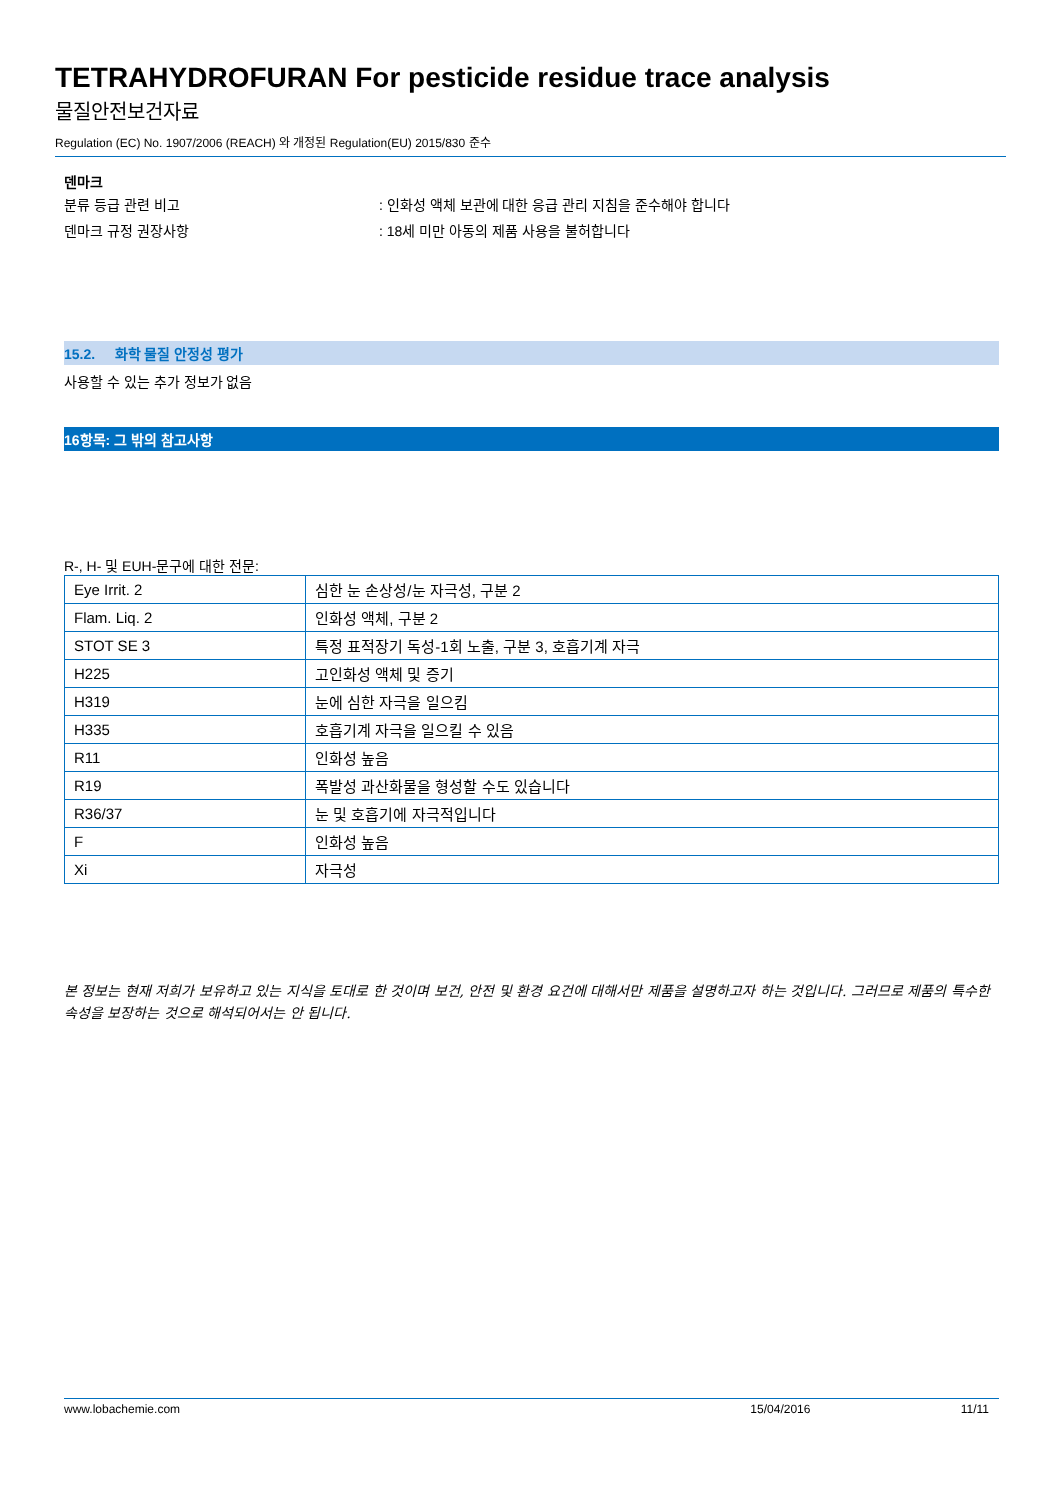TETRAHYDROFURAN For pesticide residue trace analysis
물질안전보건자료
Regulation (EC) No. 1907/2006 (REACH) 와 개정된 Regulation(EU) 2015/830 준수
덴마크
분류 등급 관련 비고: 인화성 액체 보관에 대한 응급 관리 지침을 준수해야 합니다
덴마크 규정 권장사항: 18세 미만 아동의 제품 사용을 불허합니다
15.2. 화학 물질 안정성 평가
사용할 수 있는 추가 정보가 없음
16항목: 그 밖의 참고사항
R-, H- 및 EUH-문구에 대한 전문:
| Eye Irrit. 2 | 심한 눈 손상성/눈 자극성, 구분 2 |
| Flam. Liq. 2 | 인화성 액체, 구분 2 |
| STOT SE 3 | 특정 표적장기 독성-1회 노출, 구분 3, 호흡기계 자극 |
| H225 | 고인화성 액체 및 증기 |
| H319 | 눈에 심한 자극을 일으킴 |
| H335 | 호흡기계 자극을 일으킬 수 있음 |
| R11 | 인화성 높음 |
| R19 | 폭발성 과산화물을 형성할 수도 있습니다 |
| R36/37 | 눈 및 호흡기에 자극적입니다 |
| F | 인화성 높음 |
| Xi | 자극성 |
본 정보는 현재 저희가 보유하고 있는 지식을 토대로 한 것이며 보건, 안전 및 환경 요건에 대해서만 제품을 설명하고자 하는 것입니다. 그러므로 제품의 특수한 속성을 보장하는 것으로 해석되어서는 안 됩니다.
www.lobachemie.com 15/04/2016 11/11